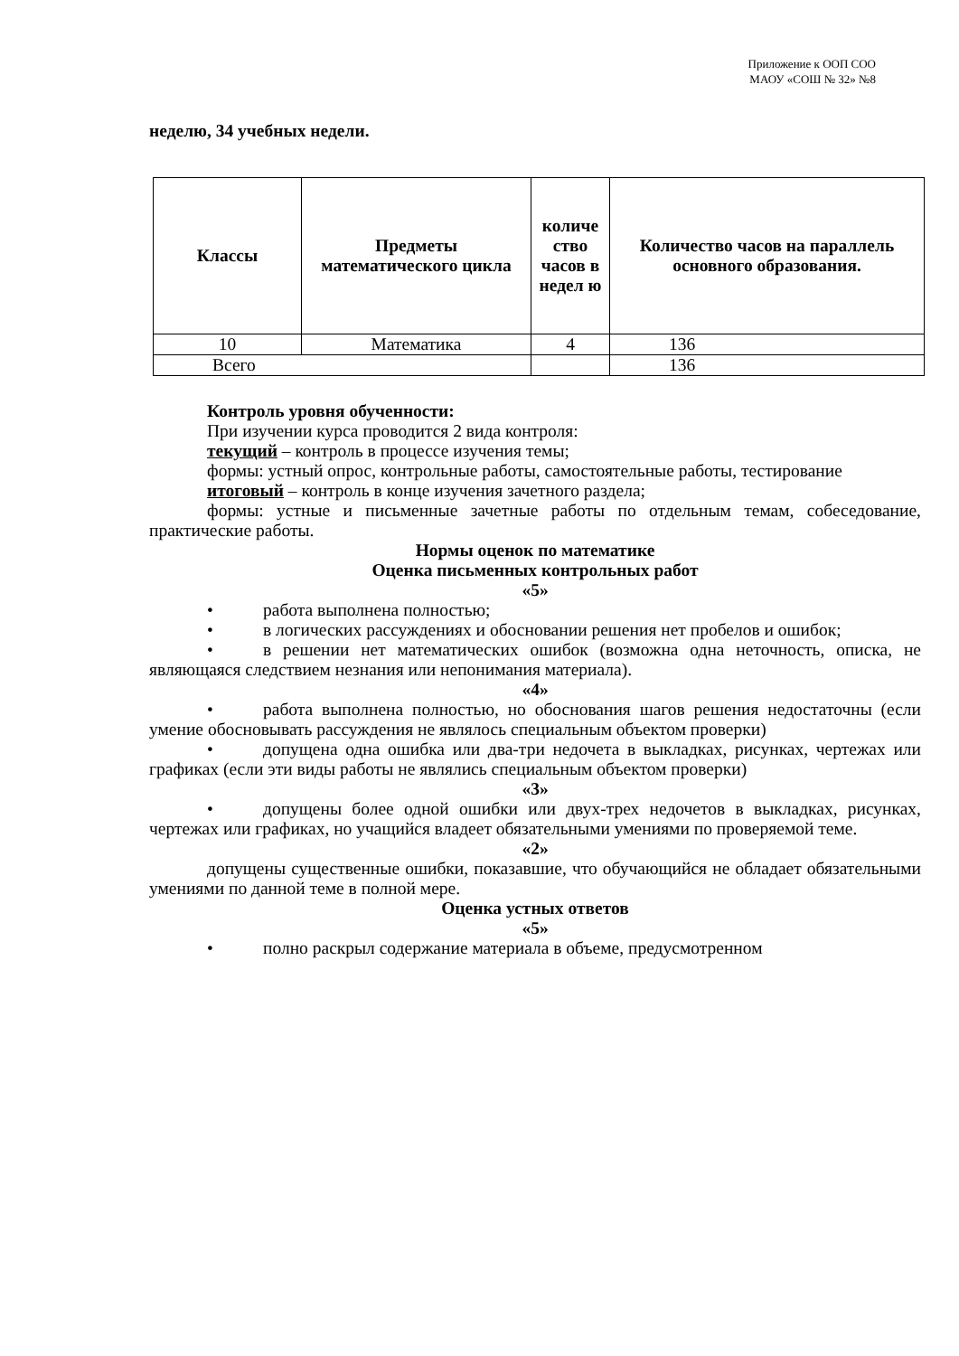Приложение к ООП СОО
МАОУ «СОШ № 32» №8
неделю, 34 учебных недели.
| Классы | Предметы математического цикла | количе ство часов в недел ю | Количество часов на параллель основного образования. |
| --- | --- | --- | --- |
| 10 | Математика | 4 | 136 |
| Всего | | | 136 |
Контроль уровня обученности:
При изучении курса проводится 2 вида контроля:
текущий – контроль в процессе изучения темы;
формы: устный опрос, контрольные работы, самостоятельные работы, тестирование
итоговый – контроль в конце изучения зачетного раздела;
формы: устные и письменные зачетные работы по отдельным темам, собеседование, практические работы.
Нормы оценок по математике
Оценка письменных контрольных работ
«5»
• работа выполнена полностью;
• в логических рассуждениях и обосновании решения нет пробелов и ошибок;
• в решении нет математических ошибок (возможна одна неточность, описка, не являющаяся следствием незнания или непонимания материала).
«4»
• работа выполнена полностью, но обоснования шагов решения недостаточны (если умение обосновывать рассуждения не являлось специальным объектом проверки)
• допущена одна ошибка или два-три недочета в выкладках, рисунках, чертежах или графиках (если эти виды работы не являлись специальным объектом проверки)
«3»
• допущены более одной ошибки или двух-трех недочетов в выкладках, рисунках, чертежах или графиках, но учащийся владеет обязательными умениями по проверяемой теме.
«2»
допущены существенные ошибки, показавшие, что обучающийся не обладает обязательными умениями по данной теме в полной мере.
Оценка устных ответов
«5»
• полно раскрыл содержание материала в объеме, предусмотренном